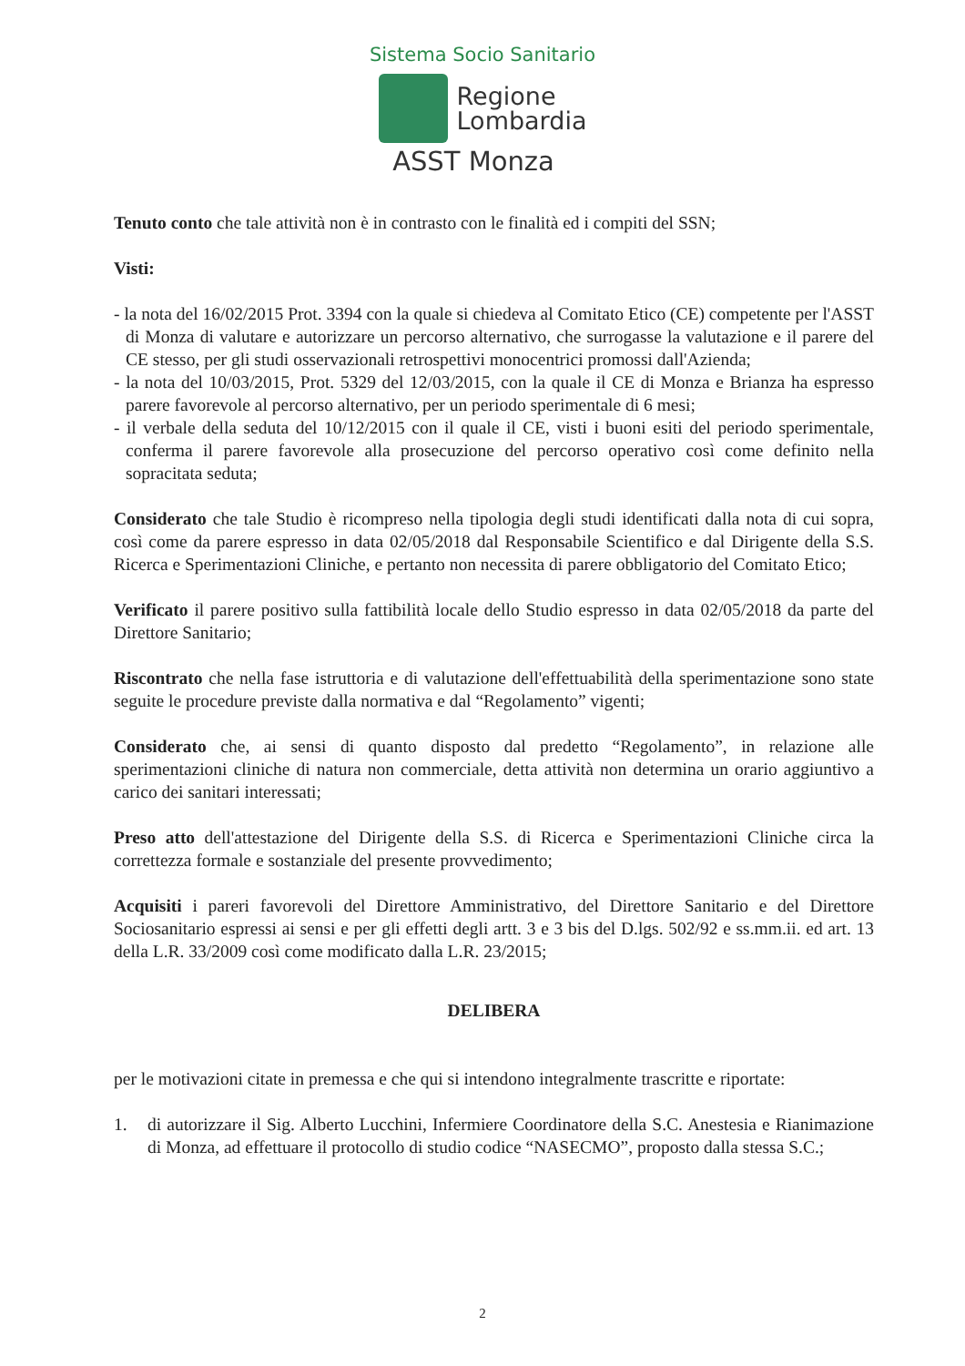Sistema Socio Sanitario
Regione
Lombardia
ASST Monza
Tenuto conto che tale attività non è in contrasto con le finalità ed i compiti del SSN;
Visti:
- la nota del 16/02/2015 Prot. 3394 con la quale si chiedeva al Comitato Etico (CE) competente per l'ASST di Monza di valutare e autorizzare un percorso alternativo, che surrogasse la valutazione e il parere del CE stesso, per gli studi osservazionali retrospettivi monocentrici promossi dall'Azienda;
- la nota del 10/03/2015, Prot. 5329 del 12/03/2015, con la quale il CE di Monza e Brianza ha espresso parere favorevole al percorso alternativo, per un periodo sperimentale di 6 mesi;
- il verbale della seduta del 10/12/2015 con il quale il CE, visti i buoni esiti del periodo sperimentale, conferma il parere favorevole alla prosecuzione del percorso operativo così come definito nella sopracitata seduta;
Considerato che tale Studio è ricompreso nella tipologia degli studi identificati dalla nota di cui sopra, così come da parere espresso in data 02/05/2018 dal Responsabile Scientifico e dal Dirigente della S.S. Ricerca e Sperimentazioni Cliniche, e pertanto non necessita di parere obbligatorio del Comitato Etico;
Verificato il parere positivo sulla fattibilità locale dello Studio espresso in data 02/05/2018 da parte del Direttore Sanitario;
Riscontrato che nella fase istruttoria e di valutazione dell'effettuabilità della sperimentazione sono state seguite le procedure previste dalla normativa e dal “Regolamento” vigenti;
Considerato che, ai sensi di quanto disposto dal predetto “Regolamento”, in relazione alle sperimentazioni cliniche di natura non commerciale, detta attività non determina un orario aggiuntivo a carico dei sanitari interessati;
Preso atto dell'attestazione del Dirigente della S.S. di Ricerca e Sperimentazioni Cliniche circa la correttezza formale e sostanziale del presente provvedimento;
Acquisiti i pareri favorevoli del Direttore Amministrativo, del Direttore Sanitario e del Direttore Sociosanitario espressi ai sensi e per gli effetti degli artt. 3 e 3 bis del D.lgs. 502/92 e ss.mm.ii. ed art. 13 della L.R. 33/2009 così come modificato dalla L.R. 23/2015;
DELIBERA
per le motivazioni citate in premessa e che qui si intendono integralmente trascritte e riportate:
1. di autorizzare il Sig. Alberto Lucchini, Infermiere Coordinatore della S.C. Anestesia e Rianimazione di Monza, ad effettuare il protocollo di studio codice “NASECMO”, proposto dalla stessa S.C.;
2